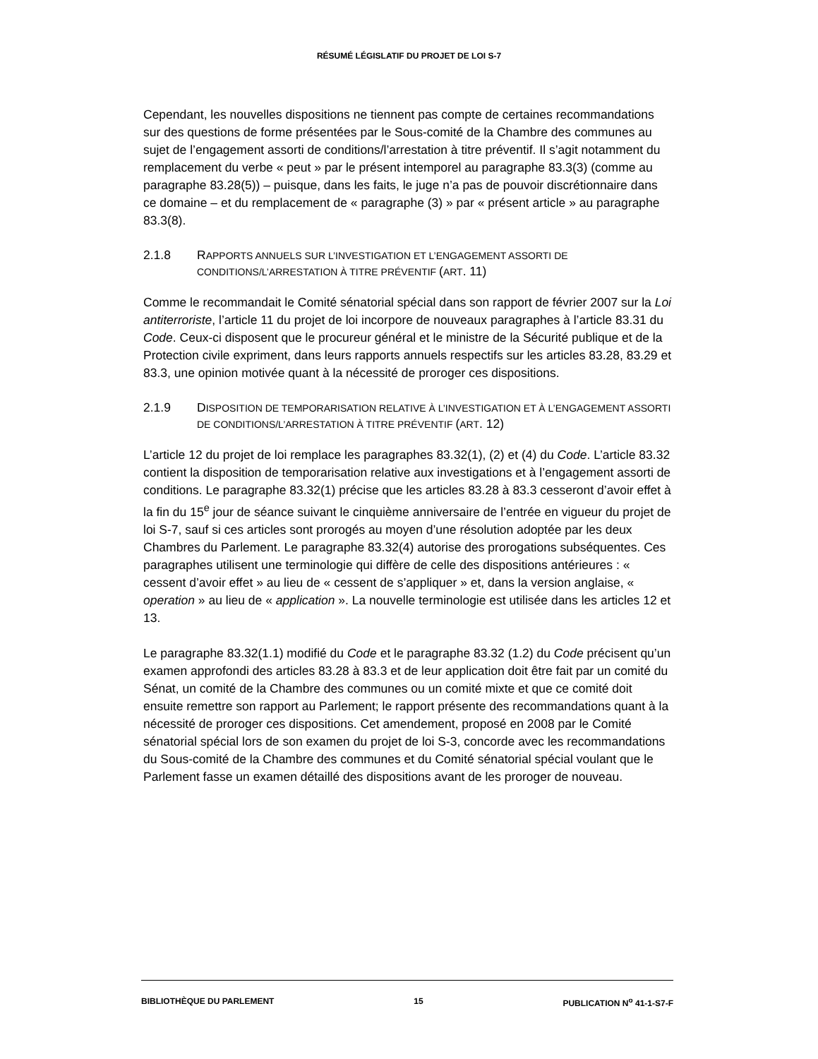RÉSUMÉ LÉGISLATIF DU PROJET DE LOI S-7
Cependant, les nouvelles dispositions ne tiennent pas compte de certaines recommandations sur des questions de forme présentées par le Sous-comité de la Chambre des communes au sujet de l’engagement assorti de conditions/l’arrestation à titre préventif. Il s’agit notamment du remplacement du verbe « peut » par le présent intemporel au paragraphe 83.3(3) (comme au paragraphe 83.28(5)) – puisque, dans les faits, le juge n’a pas de pouvoir discrétionnaire dans ce domaine – et du remplacement de « paragraphe (3) » par « présent article » au paragraphe 83.3(8).
2.1.8 RAPPORTS ANNUELS SUR L’INVESTIGATION ET L’ENGAGEMENT ASSORTI DE CONDITIONS/L’ARRESTATION À TITRE PRÉVENTIF (ART. 11)
Comme le recommandait le Comité sénatorial spécial dans son rapport de février 2007 sur la Loi antiterroriste, l’article 11 du projet de loi incorpore de nouveaux paragraphes à l’article 83.31 du Code. Ceux-ci disposent que le procureur général et le ministre de la Sécurité publique et de la Protection civile expriment, dans leurs rapports annuels respectifs sur les articles 83.28, 83.29 et 83.3, une opinion motivée quant à la nécessité de proroger ces dispositions.
2.1.9 DISPOSITION DE TEMPORARISATION RELATIVE À L’INVESTIGATION ET À L’ENGAGEMENT ASSORTI DE CONDITIONS/L’ARRESTATION À TITRE PRÉVENTIF (ART. 12)
L’article 12 du projet de loi remplace les paragraphes 83.32(1), (2) et (4) du Code. L’article 83.32 contient la disposition de temporarisation relative aux investigations et à l’engagement assorti de conditions. Le paragraphe 83.32(1) précise que les articles 83.28 à 83.3 cesseront d’avoir effet à la fin du 15<sup>e</sup> jour de séance suivant le cinquième anniversaire de l’entrée en vigueur du projet de loi S-7, sauf si ces articles sont prorogés au moyen d’une résolution adoptée par les deux Chambres du Parlement. Le paragraphe 83.32(4) autorise des prorogations subséquentes. Ces paragraphes utilisent une terminologie qui diffère de celle des dispositions antérieures : « cessent d’avoir effet » au lieu de « cessent de s’appliquer » et, dans la version anglaise, « operation » au lieu de « application ». La nouvelle terminologie est utilisée dans les articles 12 et 13.
Le paragraphe 83.32(1.1) modifié du Code et le paragraphe 83.32 (1.2) du Code précisent qu’un examen approfondi des articles 83.28 à 83.3 et de leur application doit être fait par un comité du Sénat, un comité de la Chambre des communes ou un comité mixte et que ce comité doit ensuite remettre son rapport au Parlement; le rapport présente des recommandations quant à la nécessité de proroger ces dispositions. Cet amendement, proposé en 2008 par le Comité sénatorial spécial lors de son examen du projet de loi S-3, concorde avec les recommandations du Sous-comité de la Chambre des communes et du Comité sénatorial spécial voulant que le Parlement fasse un examen détaillé des dispositions avant de les proroger de nouveau.
BIBLIOTHÈQUE DU PARLEMENT 15 PUBLICATION N<sup>o</sup> 41-1-S7-F